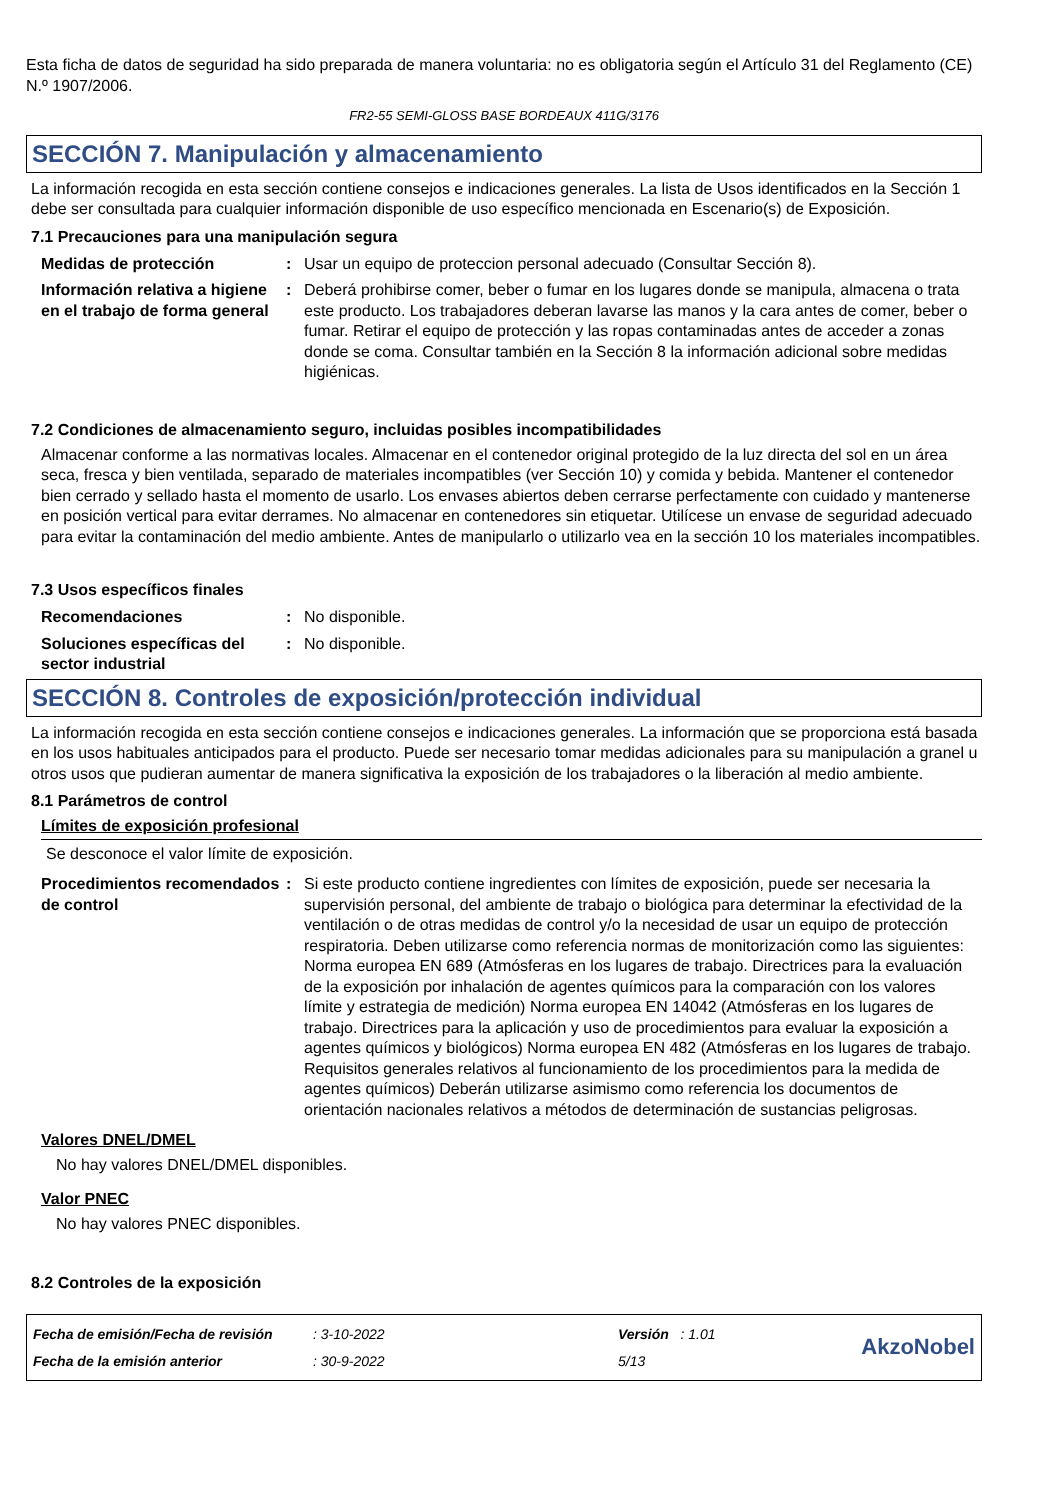Esta ficha de datos de seguridad ha sido preparada de manera voluntaria: no es obligatoria según el Artículo 31 del Reglamento (CE) N.º 1907/2006.
FR2-55 SEMI-GLOSS BASE BORDEAUX 411G/3176
SECCIÓN 7. Manipulación y almacenamiento
La información recogida en esta sección contiene consejos e indicaciones generales. La lista de Usos identificados en la Sección 1 debe ser consultada para cualquier información disponible de uso específico mencionada en Escenario(s) de Exposición.
7.1 Precauciones para una manipulación segura
| Medidas de protección | : | Usar un equipo de proteccion personal adecuado (Consultar Sección 8). |
| Información relativa a higiene en el trabajo de forma general | : | Deberá prohibirse comer, beber o fumar en los lugares donde se manipula, almacena o trata este producto. Los trabajadores deberan lavarse las manos y la cara antes de comer, beber o fumar. Retirar el equipo de protección y las ropas contaminadas antes de acceder a zonas donde se coma. Consultar también en la Sección 8 la información adicional sobre medidas higiénicas. |
7.2 Condiciones de almacenamiento seguro, incluidas posibles incompatibilidades
Almacenar conforme a las normativas locales. Almacenar en el contenedor original protegido de la luz directa del sol en un área seca, fresca y bien ventilada, separado de materiales incompatibles (ver Sección 10) y comida y bebida. Mantener el contenedor bien cerrado y sellado hasta el momento de usarlo. Los envases abiertos deben cerrarse perfectamente con cuidado y mantenerse en posición vertical para evitar derrames. No almacenar en contenedores sin etiquetar. Utilícese un envase de seguridad adecuado para evitar la contaminación del medio ambiente. Antes de manipularlo o utilizarlo vea en la sección 10 los materiales incompatibles.
7.3 Usos específicos finales
| Recomendaciones | : | No disponible. |
| Soluciones específicas del sector industrial | : | No disponible. |
SECCIÓN 8. Controles de exposición/protección individual
La información recogida en esta sección contiene consejos e indicaciones generales. La información que se proporciona está basada en los usos habituales anticipados para el producto. Puede ser necesario tomar medidas adicionales para su manipulación a granel u otros usos que pudieran aumentar de manera significativa la exposición de los trabajadores o la liberación al medio ambiente.
8.1 Parámetros de control
Límites de exposición profesional
Se desconoce el valor límite de exposición.
| Procedimientos recomendados de control | : | Si este producto contiene ingredientes con límites de exposición, puede ser necesaria la supervisión personal, del ambiente de trabajo o biológica para determinar la efectividad de la ventilación o de otras medidas de control y/o la necesidad de usar un equipo de protección respiratoria. Deben utilizarse como referencia normas de monitorización como las siguientes: Norma europea EN 689 (Atmósferas en los lugares de trabajo. Directrices para la evaluación de la exposición por inhalación de agentes químicos para la comparación con los valores límite y estrategia de medición) Norma europea EN 14042 (Atmósferas en los lugares de trabajo. Directrices para la aplicación y uso de procedimientos para evaluar la exposición a agentes químicos y biológicos) Norma europea EN 482 (Atmósferas en los lugares de trabajo. Requisitos generales relativos al funcionamiento de los procedimientos para la medida de agentes químicos) Deberán utilizarse asimismo como referencia los documentos de orientación nacionales relativos a métodos de determinación de sustancias peligrosas. |
Valores DNEL/DMEL
No hay valores DNEL/DMEL disponibles.
Valor PNEC
No hay valores PNEC disponibles.
8.2 Controles de la exposición
| Fecha de emisión/Fecha de revisión | : 3-10-2022 | Versión : 1.01 | AkzoNobel |
| Fecha de la emisión anterior | : 30-9-2022 | 5/13 | |